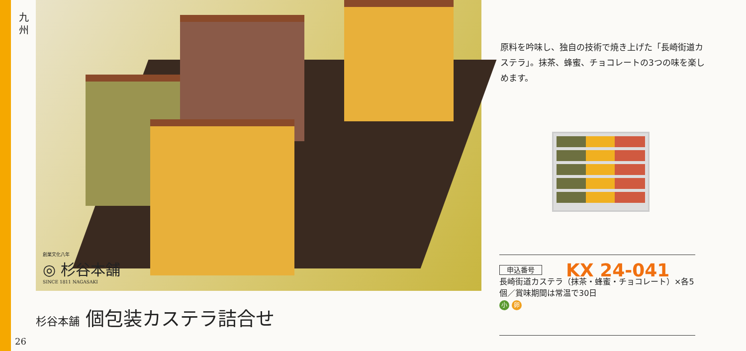九
州
創業文化八年
◎ 杉谷本舗
SINCE 1811 NAGASAKI
杉谷本舗 個包装カステラ詰合せ
26
原料を吟味し、独自の技術で焼き上げた「長崎街道カステラ」。抹茶、蜂蜜、チョコレートの3つの味を楽しめます。
申込番号 KX 24-041
長崎街道カステラ（抹茶・蜂蜜・チョコレート）×各5個／賞味期間は常温で30日
小 卵